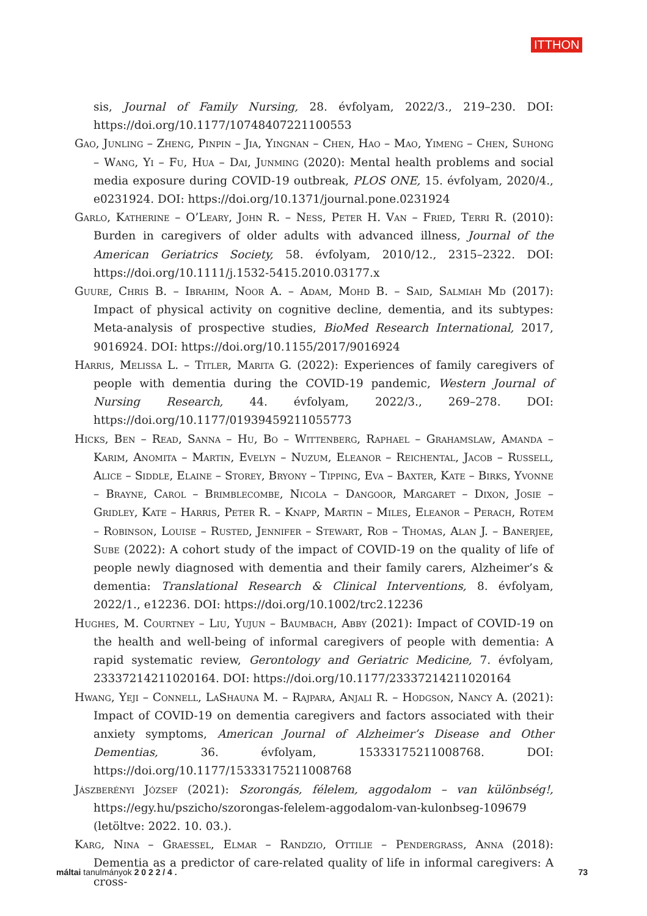ITTHON
sis, Journal of Family Nursing, 28. évfolyam, 2022/3., 219–230. DOI: https://doi.org/10.1177/10748407221100553
Gao, Junling – Zheng, Pinpin – Jia, Yingnan – Chen, Hao – Mao, Yimeng – Chen, Suhong – Wang, Yi – Fu, Hua – Dai, Junming (2020): Mental health problems and social media exposure during COVID-19 outbreak, PLOS ONE, 15. évfolyam, 2020/4., e0231924. DOI: https://doi.org/10.1371/journal.pone.0231924
Garlo, Katherine – O’Leary, John R. – Ness, Peter H. Van – Fried, Terri R. (2010): Burden in caregivers of older adults with advanced illness, Journal of the American Geriatrics Society, 58. évfolyam, 2010/12., 2315–2322. DOI: https://doi.org/10.1111/j.1532-5415.2010.03177.x
Guure, Chris B. – Ibrahim, Noor A. – Adam, Mohd B. – Said, Salmiah Md (2017): Impact of physical activity on cognitive decline, dementia, and its subtypes: Meta-analysis of prospective studies, BioMed Research International, 2017, 9016924. DOI: https://doi.org/10.1155/2017/9016924
Harris, Melissa L. – Titler, Marita G. (2022): Experiences of family caregivers of people with dementia during the COVID-19 pandemic, Western Journal of Nursing Research, 44. évfolyam, 2022/3., 269–278. DOI: https://doi.org/10.1177/01939459211055773
Hicks, Ben – Read, Sanna – Hu, Bo – Wittenberg, Raphael – Grahamslaw, Amanda – Karim, Anomita – Martin, Evelyn – Nuzum, Eleanor – Reichental, Jacob – Russell, Alice – Siddle, Elaine – Storey, Bryony – Tipping, Eva – Baxter, Kate – Birks, Yvonne – Brayne, Carol – Brimblecombe, Nicola – Dangoor, Margaret – Dixon, Josie – Gridley, Kate – Harris, Peter R. – Knapp, Martin – Miles, Eleanor – Perach, Rotem – Robinson, Louise – Rusted, Jennifer – Stewart, Rob – Thomas, Alan J. – Banerjee, Sube (2022): A cohort study of the impact of COVID-19 on the quality of life of people newly diagnosed with dementia and their family carers, Alzheimer’s & dementia: Translational Research & Clinical Interventions, 8. évfolyam, 2022/1., e12236. DOI: https://doi.org/10.1002/trc2.12236
Hughes, M. Courtney – Liu, Yujun – Baumbach, Abby (2021): Impact of COVID-19 on the health and well-being of informal caregivers of people with dementia: A rapid systematic review, Gerontology and Geriatric Medicine, 7. évfolyam, 23337214211020164. DOI: https://doi.org/10.1177/23337214211020164
Hwang, Yeji – Connell, LaShauna M. – Rajpara, Anjali R. – Hodgson, Nancy A. (2021): Impact of COVID-19 on dementia caregivers and factors associated with their anxiety symptoms, American Journal of Alzheimer’s Disease and Other Dementias, 36. évfolyam, 15333175211008768. DOI: https://doi.org/10.1177/15333175211008768
Jászberényi József (2021): Szorongás, félelem, aggodalom – van különbség!, https://egy.hu/pszicho/szorongas-felelem-aggodalom-van-kulonbseg-109679 (letöltve: 2022. 10. 03.).
Karg, Nina – Graessel, Elmar – Randzio, Ottilie – Pendergrass, Anna (2018): Dementia as a predictor of care-related quality of life in informal caregivers: A cross-
máltai tanulmányok 2 0 2 2 / 4 . 73